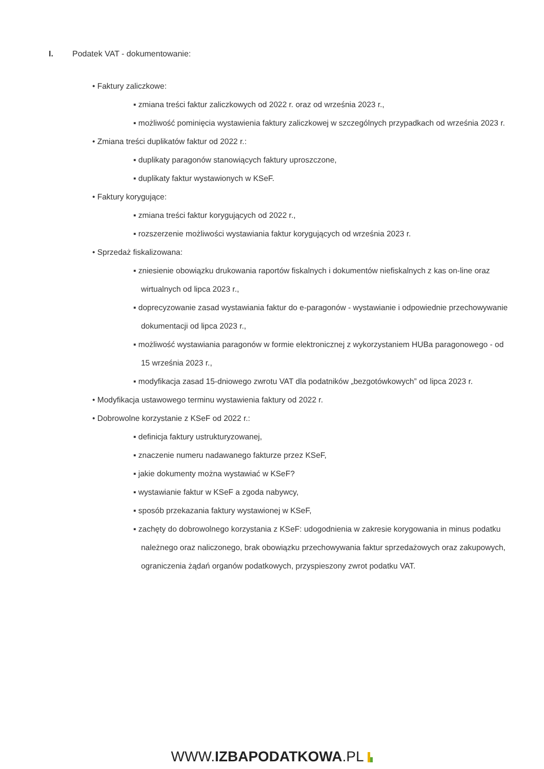I. Podatek VAT - dokumentowanie:
• Faktury zaliczkowe:
▪ zmiana treści faktur zaliczkowych od 2022 r. oraz od września 2023 r.,
▪ możliwość pominięcia wystawienia faktury zaliczkowej w szczególnych przypadkach od września 2023 r.
• Zmiana treści duplikatów faktur od 2022 r.:
▪ duplikaty paragonów stanowiących faktury uproszczone,
▪ duplikaty faktur wystawionych w KSeF.
• Faktury korygujące:
▪ zmiana treści faktur korygujących od 2022 r.,
▪ rozszerzenie możliwości wystawiania faktur korygujących od września 2023 r.
• Sprzedaż fiskalizowana:
▪ zniesienie obowiązku drukowania raportów fiskalnych i dokumentów niefiskalnych z kas on-line oraz wirtualnych od lipca 2023 r.,
▪ doprecyzowanie zasad wystawiania faktur do e-paragonów - wystawianie i odpowiednie przechowywanie dokumentacji od lipca 2023 r.,
▪ możliwość wystawiania paragonów w formie elektronicznej z wykorzystaniem HUBa paragonowego - od 15 września 2023 r.,
▪ modyfikacja zasad 15-dniowego zwrotu VAT dla podatników „bezgotówkowych” od lipca 2023 r.
• Modyfikacja ustawowego terminu wystawienia faktury od 2022 r.
• Dobrowolne korzystanie z KSeF od 2022 r.:
▪ definicja faktury ustrukturyzowanej,
▪ znaczenie numeru nadawanego fakturze przez KSeF,
▪ jakie dokumenty można wystawiać w KSeF?
▪ wystawianie faktur w KSeF a zgoda nabywcy,
▪ sposób przekazania faktury wystawionej w KSeF,
▪ zachęty do dobrowolnego korzystania z KSeF: udogodnienia w zakresie korygowania in minus podatku należnego oraz naliczonego, brak obowiązku przechowywania faktur sprzedażowych oraz zakupowych, ograniczenia żądań organów podatkowych, przyspieszony zwrot podatku VAT.
WWW.IZBAPODATKOWA.PL